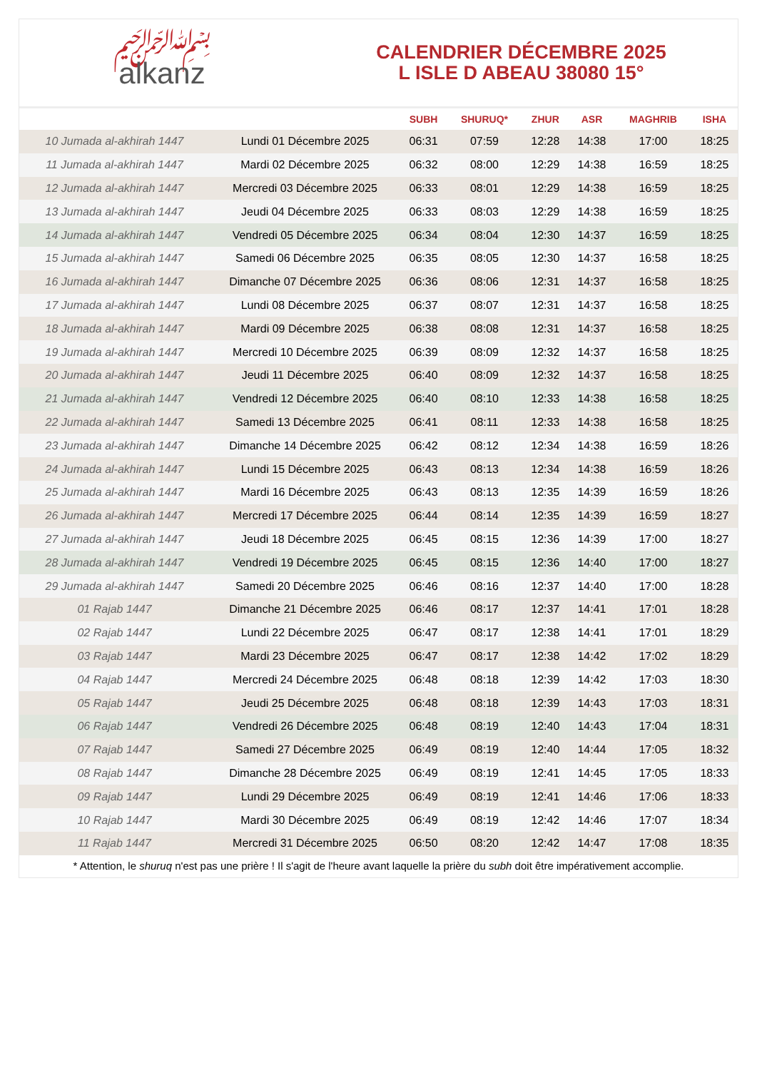﷽
alkanz
CALENDRIER DÉCEMBRE 2025
L ISLE D ABEAU 38080 15°
| | | SUBH | SHURUQ* | ZHUR | ASR | MAGHRIB | ISHA |
| --- | --- | --- | --- | --- | --- | --- | --- |
| 10 Jumada al-akhirah 1447 | Lundi 01 Décembre 2025 | 06:31 | 07:59 | 12:28 | 14:38 | 17:00 | 18:25 |
| 11 Jumada al-akhirah 1447 | Mardi 02 Décembre 2025 | 06:32 | 08:00 | 12:29 | 14:38 | 16:59 | 18:25 |
| 12 Jumada al-akhirah 1447 | Mercredi 03 Décembre 2025 | 06:33 | 08:01 | 12:29 | 14:38 | 16:59 | 18:25 |
| 13 Jumada al-akhirah 1447 | Jeudi 04 Décembre 2025 | 06:33 | 08:03 | 12:29 | 14:38 | 16:59 | 18:25 |
| 14 Jumada al-akhirah 1447 | Vendredi 05 Décembre 2025 | 06:34 | 08:04 | 12:30 | 14:37 | 16:59 | 18:25 |
| 15 Jumada al-akhirah 1447 | Samedi 06 Décembre 2025 | 06:35 | 08:05 | 12:30 | 14:37 | 16:58 | 18:25 |
| 16 Jumada al-akhirah 1447 | Dimanche 07 Décembre 2025 | 06:36 | 08:06 | 12:31 | 14:37 | 16:58 | 18:25 |
| 17 Jumada al-akhirah 1447 | Lundi 08 Décembre 2025 | 06:37 | 08:07 | 12:31 | 14:37 | 16:58 | 18:25 |
| 18 Jumada al-akhirah 1447 | Mardi 09 Décembre 2025 | 06:38 | 08:08 | 12:31 | 14:37 | 16:58 | 18:25 |
| 19 Jumada al-akhirah 1447 | Mercredi 10 Décembre 2025 | 06:39 | 08:09 | 12:32 | 14:37 | 16:58 | 18:25 |
| 20 Jumada al-akhirah 1447 | Jeudi 11 Décembre 2025 | 06:40 | 08:09 | 12:32 | 14:37 | 16:58 | 18:25 |
| 21 Jumada al-akhirah 1447 | Vendredi 12 Décembre 2025 | 06:40 | 08:10 | 12:33 | 14:38 | 16:58 | 18:25 |
| 22 Jumada al-akhirah 1447 | Samedi 13 Décembre 2025 | 06:41 | 08:11 | 12:33 | 14:38 | 16:58 | 18:25 |
| 23 Jumada al-akhirah 1447 | Dimanche 14 Décembre 2025 | 06:42 | 08:12 | 12:34 | 14:38 | 16:59 | 18:26 |
| 24 Jumada al-akhirah 1447 | Lundi 15 Décembre 2025 | 06:43 | 08:13 | 12:34 | 14:38 | 16:59 | 18:26 |
| 25 Jumada al-akhirah 1447 | Mardi 16 Décembre 2025 | 06:43 | 08:13 | 12:35 | 14:39 | 16:59 | 18:26 |
| 26 Jumada al-akhirah 1447 | Mercredi 17 Décembre 2025 | 06:44 | 08:14 | 12:35 | 14:39 | 16:59 | 18:27 |
| 27 Jumada al-akhirah 1447 | Jeudi 18 Décembre 2025 | 06:45 | 08:15 | 12:36 | 14:39 | 17:00 | 18:27 |
| 28 Jumada al-akhirah 1447 | Vendredi 19 Décembre 2025 | 06:45 | 08:15 | 12:36 | 14:40 | 17:00 | 18:27 |
| 29 Jumada al-akhirah 1447 | Samedi 20 Décembre 2025 | 06:46 | 08:16 | 12:37 | 14:40 | 17:00 | 18:28 |
| 01 Rajab 1447 | Dimanche 21 Décembre 2025 | 06:46 | 08:17 | 12:37 | 14:41 | 17:01 | 18:28 |
| 02 Rajab 1447 | Lundi 22 Décembre 2025 | 06:47 | 08:17 | 12:38 | 14:41 | 17:01 | 18:29 |
| 03 Rajab 1447 | Mardi 23 Décembre 2025 | 06:47 | 08:17 | 12:38 | 14:42 | 17:02 | 18:29 |
| 04 Rajab 1447 | Mercredi 24 Décembre 2025 | 06:48 | 08:18 | 12:39 | 14:42 | 17:03 | 18:30 |
| 05 Rajab 1447 | Jeudi 25 Décembre 2025 | 06:48 | 08:18 | 12:39 | 14:43 | 17:03 | 18:31 |
| 06 Rajab 1447 | Vendredi 26 Décembre 2025 | 06:48 | 08:19 | 12:40 | 14:43 | 17:04 | 18:31 |
| 07 Rajab 1447 | Samedi 27 Décembre 2025 | 06:49 | 08:19 | 12:40 | 14:44 | 17:05 | 18:32 |
| 08 Rajab 1447 | Dimanche 28 Décembre 2025 | 06:49 | 08:19 | 12:41 | 14:45 | 17:05 | 18:33 |
| 09 Rajab 1447 | Lundi 29 Décembre 2025 | 06:49 | 08:19 | 12:41 | 14:46 | 17:06 | 18:33 |
| 10 Rajab 1447 | Mardi 30 Décembre 2025 | 06:49 | 08:19 | 12:42 | 14:46 | 17:07 | 18:34 |
| 11 Rajab 1447 | Mercredi 31 Décembre 2025 | 06:50 | 08:20 | 12:42 | 14:47 | 17:08 | 18:35 |
* Attention, le shuruq n'est pas une prière ! Il s'agit de l'heure avant laquelle la prière du subh doit être impérativement accomplie.